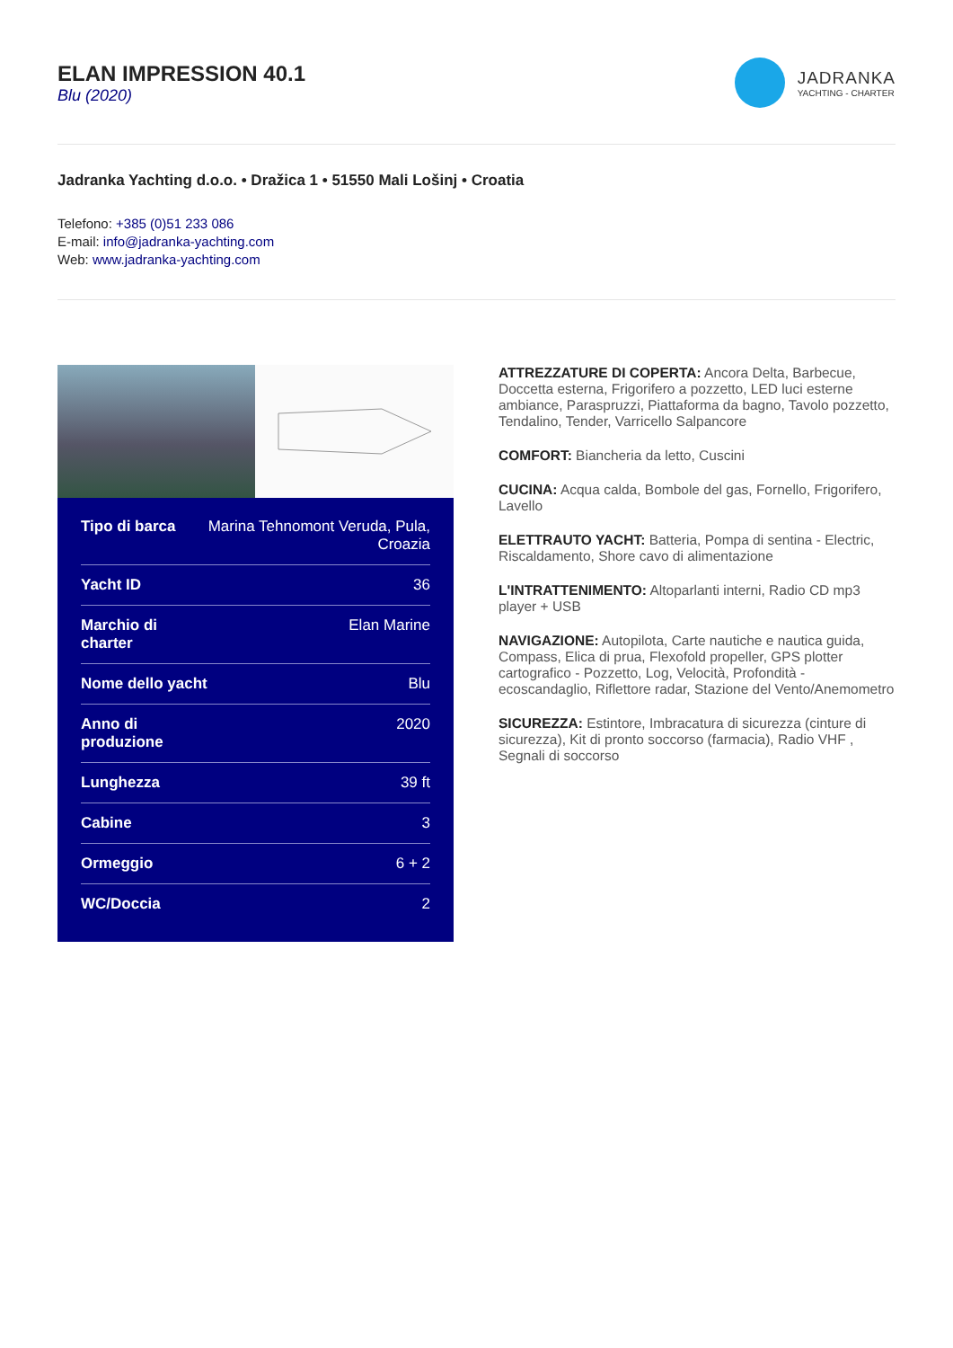ELAN IMPRESSION 40.1
Blu (2020)
JADRANKA
YACHTING - CHARTER
Jadranka Yachting d.o.o. • Dražica 1 • 51550 Mali Lošinj • Croatia
Telefono: +385 (0)51 233 086
E-mail: info@jadranka-yachting.com
Web: www.jadranka-yachting.com
| Tipo di barca | Marina Tehnomont Veruda, Pula, Croazia |
| Yacht ID | 36 |
| Marchio di charter | Elan Marine |
| Nome dello yacht | Blu |
| Anno di produzione | 2020 |
| Lunghezza | 39 ft |
| Cabine | 3 |
| Ormeggio | 6 + 2 |
| WC/Doccia | 2 |
ATTREZZATURE DI COPERTA: Ancora Delta, Barbecue, Doccetta esterna, Frigorifero a pozzetto, LED luci esterne ambiance, Paraspruzzi, Piattaforma da bagno, Tavolo pozzetto, Tendalino, Tender, Varricello Salpancore
COMFORT: Biancheria da letto, Cuscini
CUCINA: Acqua calda, Bombole del gas, Fornello, Frigorifero, Lavello
ELETTRAUTO YACHT: Batteria, Pompa di sentina - Electric, Riscaldamento, Shore cavo di alimentazione
L'INTRATTENIMENTO: Altoparlanti interni, Radio CD mp3 player + USB
NAVIGAZIONE: Autopilota, Carte nautiche e nautica guida, Compass, Elica di prua, Flexofold propeller, GPS plotter cartografico - Pozzetto, Log, Velocità, Profondità - ecoscandaglio, Riflettore radar, Stazione del Vento/Anemometro
SICUREZZA: Estintore, Imbracatura di sicurezza (cinture di sicurezza), Kit di pronto soccorso (farmacia), Radio VHF , Segnali di soccorso